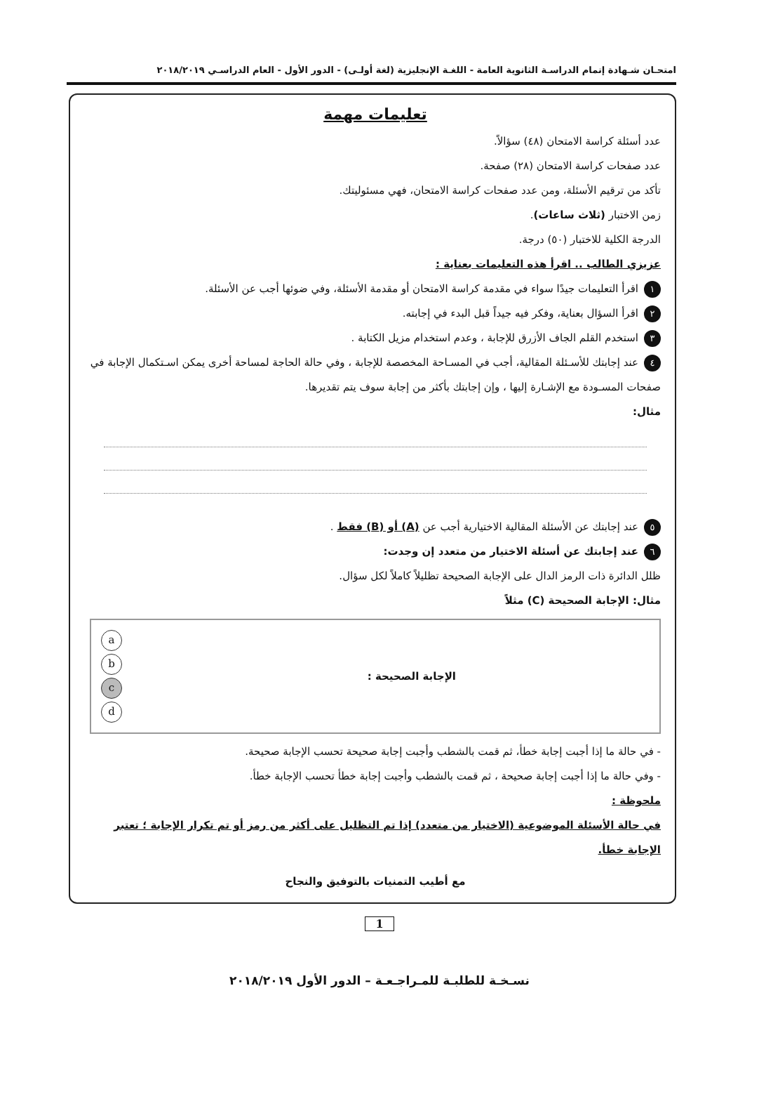امتحـان شـهادة إتمام الدراسـة الثانوية العامة - اللغـة الإنجليزية (لغة أولـى) - الدور الأول - العام الدراسـي ٢٠١٨/٢٠١٩
تعليمات مهمة
عدد أسئلة كراسة الامتحان (٤٨) سؤالاً.
عدد صفحات كراسة الامتحان (٢٨) صفحة.
تأكد من ترقيم الأسئلة، ومن عدد صفحات كراسة الامتحان، فهي مسئوليتك.
زمن الاختبار (ثلاث ساعات).
الدرجة الكلية للاختبار (٥٠) درجة.
عزيزي الطالب .. اقرأ هذه التعليمات بعناية :
١ اقرأ التعليمات جيدًا سواء في مقدمة كراسة الامتحان أو مقدمة الأسئلة، وفي ضوئها أجب عن الأسئلة.
٢ اقرأ السؤال بعناية، وفكر فيه جيداً قبل البدء في إجابته.
٣ استخدم القلم الجاف الأزرق للإجابة ، وعدم استخدام مزيل الكتابة .
٤ عند إجابتك للأسـئلة المقالية، أجب في المسـاحة المخصصة للإجابة ، وفي حالة الحاجة لمساحة أخرى يمكن اسـتكمال الإجابة في صفحات المسـودة مع الإشـارة إليها ، وإن إجابتك بأكثر من إجابة سوف يتم تقديرها.
مثال:
٥ عند إجابتك عن الأسئلة المقالية الاختيارية أجب عن (A) أو (B) فقط .
٦ عند إجابتك عن أسئلة الاختيار من متعدد إن وجدت:
ظلل الدائرة ذات الرمز الدال على الإجابة الصحيحة تظليلاً كاملاً لكل سؤال.
مثال: الإجابة الصحيحة (C) مثلاً
a
b
c
d
الإجابة الصحيحة :
- في حالة ما إذا أجبت إجابة خطأ، ثم قمت بالشطب وأجبت إجابة صحيحة تحسب الإجابة صحيحة.
- وفي حالة ما إذا أجبت إجابة صحيحة ، ثم قمت بالشطب وأجبت إجابة خطأ تحسب الإجابة خطأ.
ملحوظة :
في حالة الأسئلة الموضوعية (الاختيار من متعدد) إذا تم التظليل على أكثر من رمز أو تم تكرار الإجابة ؛ تعتبر الإجابة خطأ.
مع أطيب التمنيات بالتوفيق والنجاح
1
نسـخـة للطلبـة للمـراجـعـة – الدور الأول ٢٠١٨/٢٠١٩